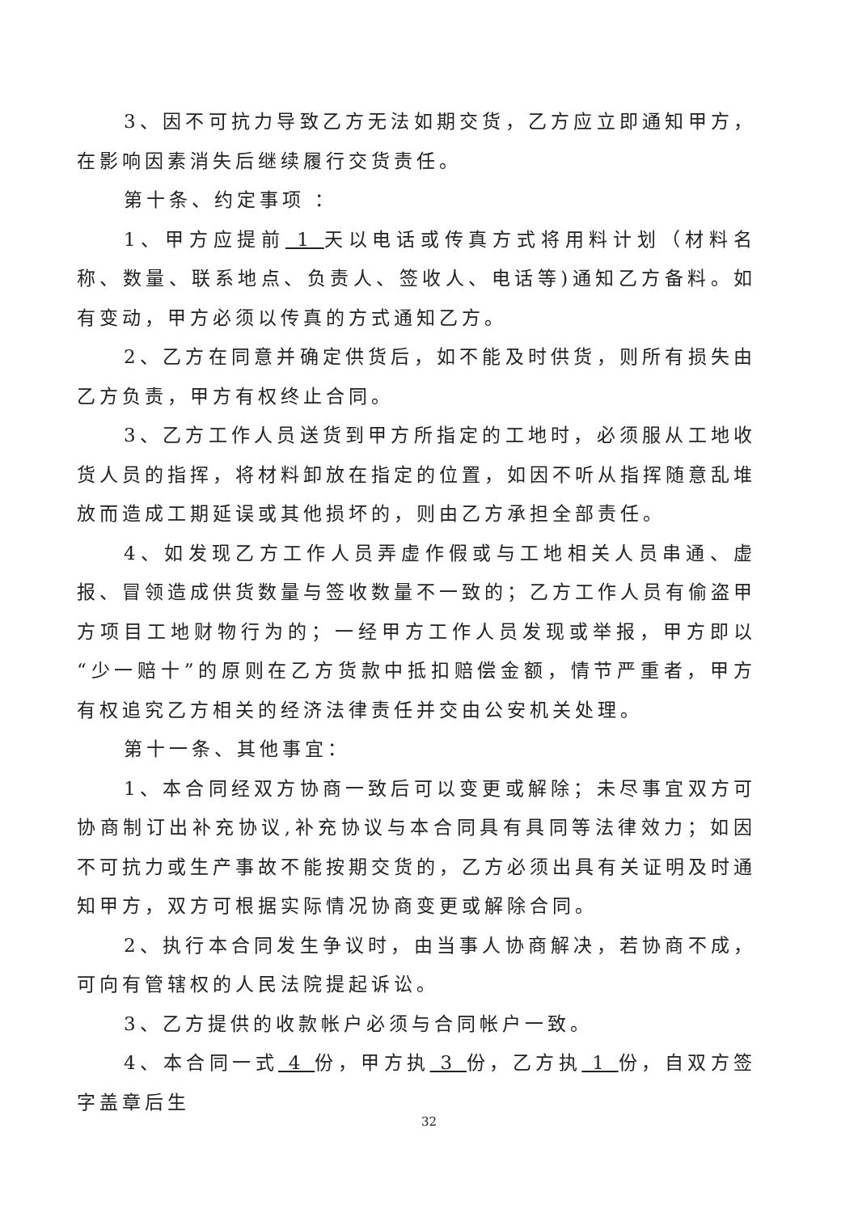3、因不可抗力导致乙方无法如期交货，乙方应立即通知甲方，在影响因素消失后继续履行交货责任。
第十条、约定事项 ：
1、甲方应提前 1 天以电话或传真方式将用料计划（材料名称、数量、联系地点、负责人、签收人、电话等)通知乙方备料。如有变动，甲方必须以传真的方式通知乙方。
2、乙方在同意并确定供货后，如不能及时供货，则所有损失由乙方负责，甲方有权终止合同。
3、乙方工作人员送货到甲方所指定的工地时，必须服从工地收货人员的指挥，将材料卸放在指定的位置，如因不听从指挥随意乱堆放而造成工期延误或其他损坏的，则由乙方承担全部责任。
4、如发现乙方工作人员弄虚作假或与工地相关人员串通、虚报、冒领造成供货数量与签收数量不一致的；乙方工作人员有偷盗甲方项目工地财物行为的；一经甲方工作人员发现或举报，甲方即以“少一赔十”的原则在乙方货款中抵扣赔偿金额，情节严重者，甲方有权追究乙方相关的经济法律责任并交由公安机关处理。
第十一条、其他事宜：
1、本合同经双方协商一致后可以变更或解除；未尽事宜双方可协商制订出补充协议,补充协议与本合同具有具同等法律效力；如因不可抗力或生产事故不能按期交货的，乙方必须出具有关证明及时通知甲方，双方可根据实际情况协商变更或解除合同。
2、执行本合同发生争议时，由当事人协商解决，若协商不成，可向有管辖权的人民法院提起诉讼。
3、乙方提供的收款帐户必须与合同帐户一致。
4、本合同一式 4 份，甲方执 3 份，乙方执 1 份，自双方签字盖章后生
32